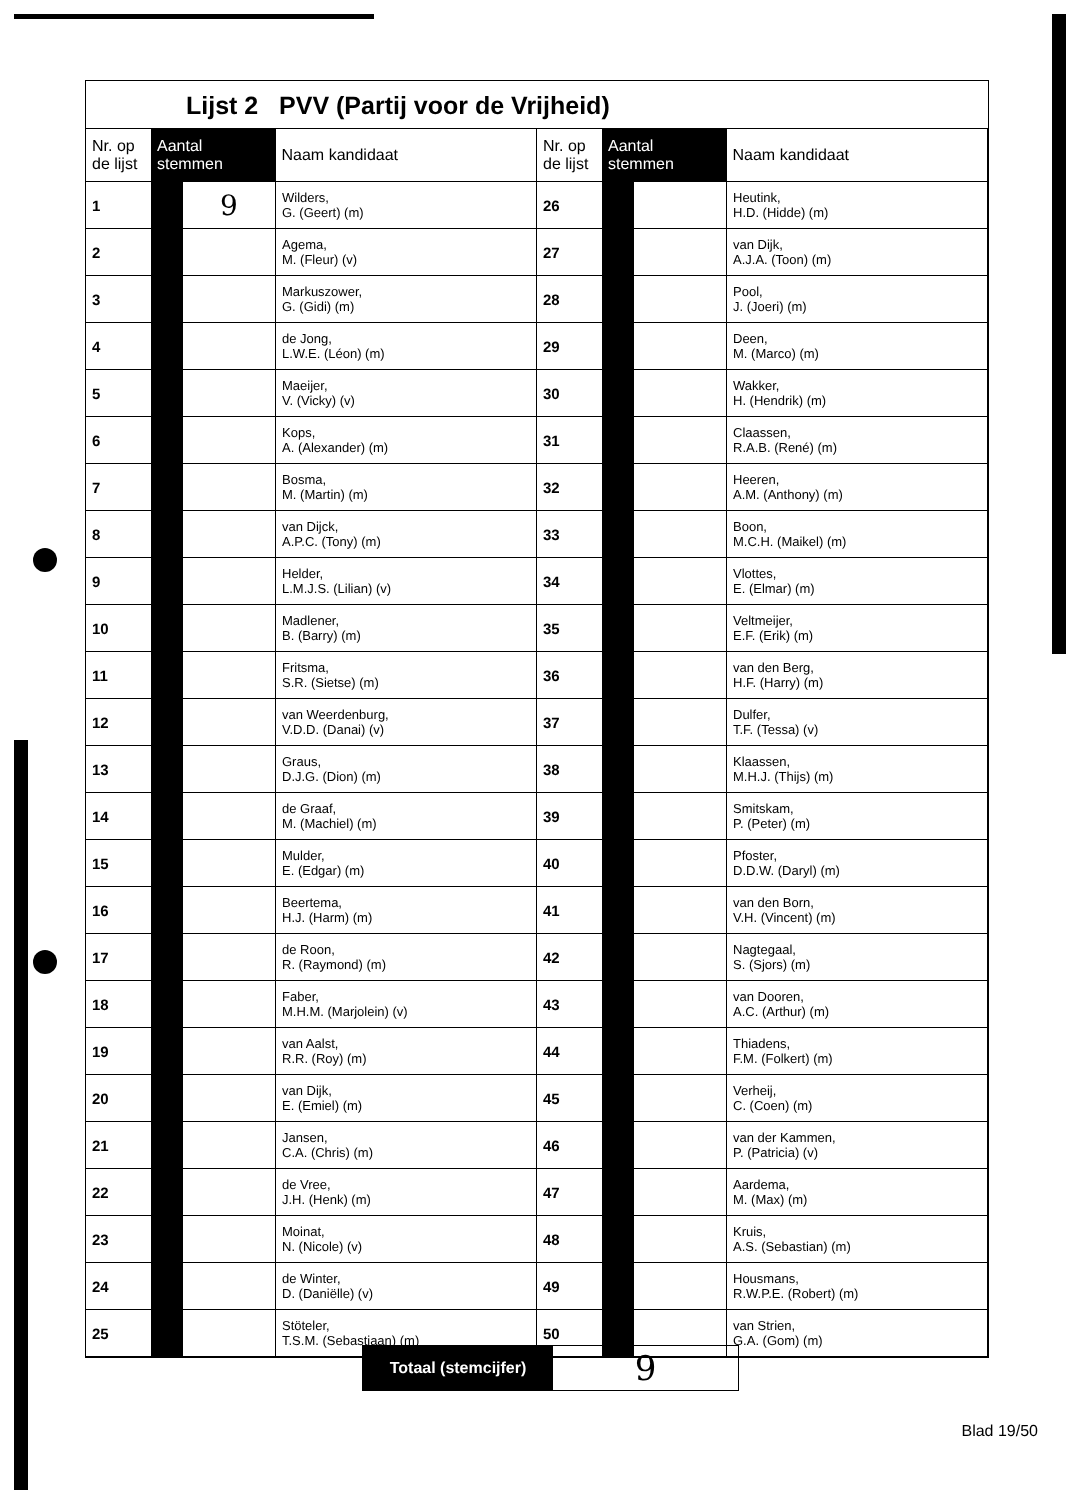Lijst 2 PVV (Partij voor de Vrijheid)
| Nr. op de lijst | Aantal stemmen | | Naam kandidaat |
| --- | --- | --- | --- |
| 1 | | 9 | Wilders, G. (Geert) (m) |
| 2 | | | Agema, M. (Fleur) (v) |
| 3 | | | Markuszower, G. (Gidi) (m) |
| 4 | | | de Jong, L.W.E. (Léon) (m) |
| 5 | | | Maeijer, V. (Vicky) (v) |
| 6 | | | Kops, A. (Alexander) (m) |
| 7 | | | Bosma, M. (Martin) (m) |
| 8 | | | van Dijck, A.P.C. (Tony) (m) |
| 9 | | | Helder, L.M.J.S. (Lilian) (v) |
| 10 | | | Madlener, B. (Barry) (m) |
| 11 | | | Fritsma, S.R. (Sietse) (m) |
| 12 | | | van Weerdenburg, V.D.D. (Danai) (v) |
| 13 | | | Graus, D.J.G. (Dion) (m) |
| 14 | | | de Graaf, M. (Machiel) (m) |
| 15 | | | Mulder, E. (Edgar) (m) |
| 16 | | | Beertema, H.J. (Harm) (m) |
| 17 | | | de Roon, R. (Raymond) (m) |
| 18 | | | Faber, M.H.M. (Marjolein) (v) |
| 19 | | | van Aalst, R.R. (Roy) (m) |
| 20 | | | van Dijk, E. (Emiel) (m) |
| 21 | | | Jansen, C.A. (Chris) (m) |
| 22 | | | de Vree, J.H. (Henk) (m) |
| 23 | | | Moinat, N. (Nicole) (v) |
| 24 | | | de Winter, D. (Daniëlle) (v) |
| 25 | | | Stöteler, T.S.M. (Sebastiaan) (m) |
| Nr. op de lijst | Aantal stemmen | | Naam kandidaat |
| --- | --- | --- | --- |
| 26 | | | Heutink, H.D. (Hidde) (m) |
| 27 | | | van Dijk, A.J.A. (Toon) (m) |
| 28 | | | Pool, J. (Joeri) (m) |
| 29 | | | Deen, M. (Marco) (m) |
| 30 | | | Wakker, H. (Hendrik) (m) |
| 31 | | | Claassen, R.A.B. (René) (m) |
| 32 | | | Heeren, A.M. (Anthony) (m) |
| 33 | | | Boon, M.C.H. (Maikel) (m) |
| 34 | | | Vlottes, E. (Elmar) (m) |
| 35 | | | Veltmeijer, E.F. (Erik) (m) |
| 36 | | | van den Berg, H.F. (Harry) (m) |
| 37 | | | Dulfer, T.F. (Tessa) (v) |
| 38 | | | Klaassen, M.H.J. (Thijs) (m) |
| 39 | | | Smitskam, P. (Peter) (m) |
| 40 | | | Pfoster, D.D.W. (Daryl) (m) |
| 41 | | | van den Born, V.H. (Vincent) (m) |
| 42 | | | Nagtegaal, S. (Sjors) (m) |
| 43 | | | van Dooren, A.C. (Arthur) (m) |
| 44 | | | Thiadens, F.M. (Folkert) (m) |
| 45 | | | Verheij, C. (Coen) (m) |
| 46 | | | van der Kammen, P. (Patricia) (v) |
| 47 | | | Aardema, M. (Max) (m) |
| 48 | | | Kruis, A.S. (Sebastian) (m) |
| 49 | | | Housmans, R.W.P.E. (Robert) (m) |
| 50 | | | van Strien, G.A. (Gom) (m) |
Totaal (stemcijfer)
9
Blad 19/50